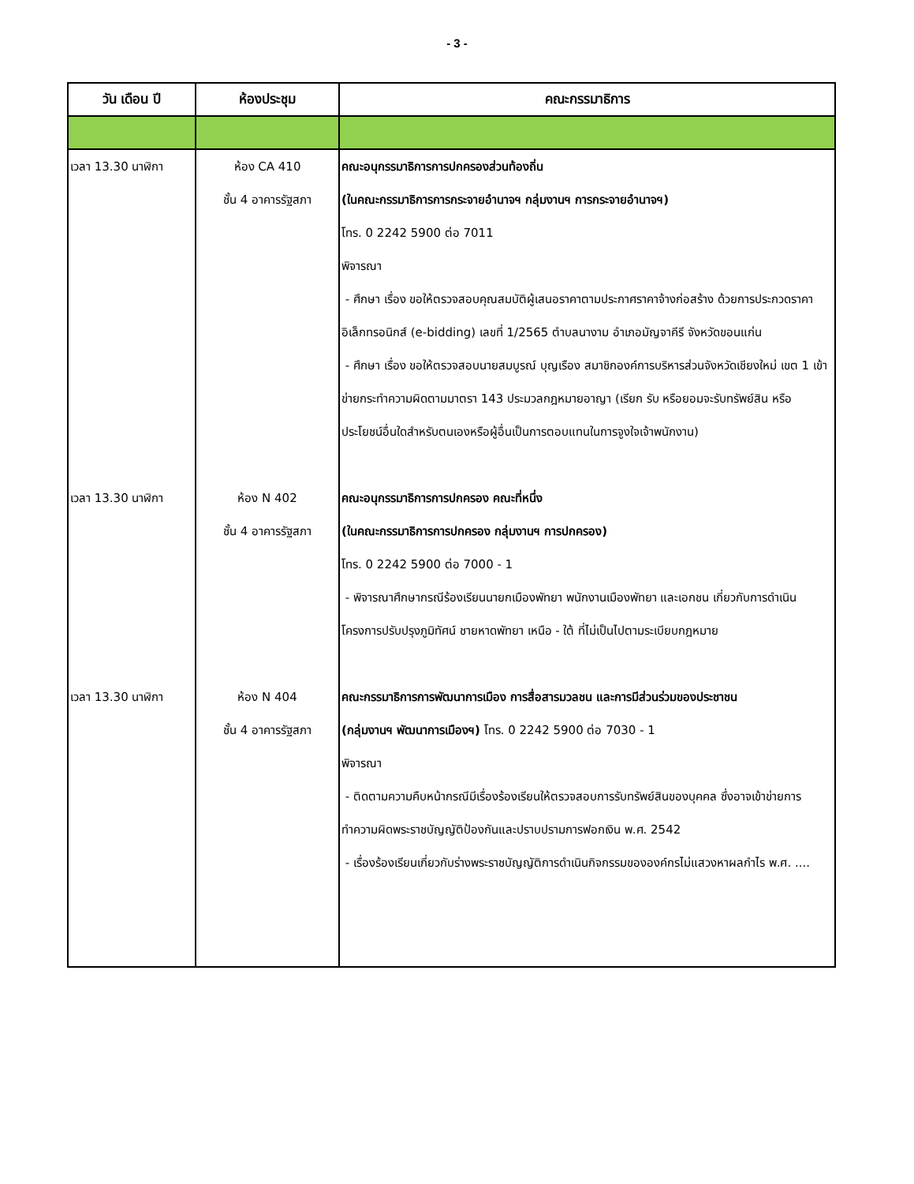- 3 -
| วัน เดือน ปี | ห้องประชุม | คณะกรรมาธิการ |
| --- | --- | --- |
| เวลา 13.30 นาฬิกา | ห้อง CA 410 ชั้น 4 อาคารรัฐสภา | คณะอนุกรรมาธิการการปกครองส่วนท้องถิ่น (ในคณะกรรมาธิการการกระจายอำนาจฯ กลุ่มงานฯ การกระจายอำนาจฯ) โทร. 0 2242 5900 ต่อ 7011 พิจารณา - ศึกษา เรื่อง ขอให้ตรวจสอบคุณสมบัติผู้เสนอราคาตามประกาศราคาจ้างก่อสร้าง ด้วยการประกวดราคาอิเล็กทรอนิกส์ (e-bidding) เลขที่ 1/2565 ตำบลนางาม อำเภอมัญจาคีรี จังหวัดขอนแก่น - ศึกษา เรื่อง ขอให้ตรวจสอบนายสมบูรณ์ บุญเรือง สมาชิกองค์การบริหารส่วนจังหวัดเชียงใหม่ เขต 1 เข้าข่ายกระทำความผิดตามมาตรา 143 ประมวลกฎหมายอาญา (เรียก รับ หรือยอมจะรับทรัพย์สิน หรือประโยชน์อื่นใดสำหรับตนเองหรือผู้อื่นเป็นการตอบแทนในการจูงใจเจ้าพนักงาน) |
| เวลา 13.30 นาฬิกา | ห้อง N 402 ชั้น 4 อาคารรัฐสภา | คณะอนุกรรมาธิการการปกครอง คณะที่หนึ่ง (ในคณะกรรมาธิการการปกครอง กลุ่มงานฯ การปกครอง) โทร. 0 2242 5900 ต่อ 7000 - 1 - พิจารณาศึกษากรณีร้องเรียนนายกเมืองพัทยา พนักงานเมืองพัทยา และเอกชน เกี่ยวกับการดำเนินโครงการปรับปรุงภูมิทัศน์ ชายหาดพัทยา เหนือ - ใต้ ที่ไม่เป็นไปตามระเบียบกฎหมาย |
| เวลา 13.30 นาฬิกา | ห้อง N 404 ชั้น 4 อาคารรัฐสภา | คณะกรรมาธิการการพัฒนาการเมือง การสื่อสารมวลชน และการมีส่วนร่วมของประชาชน (กลุ่มงานฯ พัฒนาการเมืองฯ) โทร. 0 2242 5900 ต่อ 7030 - 1 พิจารณา - ติดตามความคืบหน้ากรณีมีเรื่องร้องเรียนให้ตรวจสอบการรับทรัพย์สินของบุคคล ซึ่งอาจเข้าข่ายการทำความผิดพระราชบัญญัติป้องกันและปราบปรามการฟอกเงิน พ.ศ. 2542 - เรื่องร้องเรียนเกี่ยวกับร่างพระราชบัญญัติการดำเนินกิจกรรมขององค์กรไม่แสวงหาผลกำไร พ.ศ. .... |